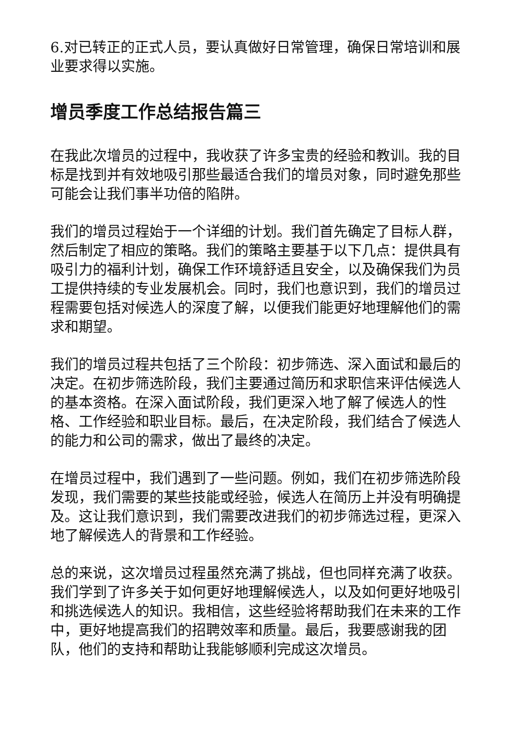6.对已转正的正式人员，要认真做好日常管理，确保日常培训和展业要求得以实施。
增员季度工作总结报告篇三
在我此次增员的过程中，我收获了许多宝贵的经验和教训。我的目标是找到并有效地吸引那些最适合我们的增员对象，同时避免那些可能会让我们事半功倍的陷阱。
我们的增员过程始于一个详细的计划。我们首先确定了目标人群，然后制定了相应的策略。我们的策略主要基于以下几点：提供具有吸引力的福利计划，确保工作环境舒适且安全，以及确保我们为员工提供持续的专业发展机会。同时，我们也意识到，我们的增员过程需要包括对候选人的深度了解，以便我们能更好地理解他们的需求和期望。
我们的增员过程共包括了三个阶段：初步筛选、深入面试和最后的决定。在初步筛选阶段，我们主要通过简历和求职信来评估候选人的基本资格。在深入面试阶段，我们更深入地了解了候选人的性格、工作经验和职业目标。最后，在决定阶段，我们结合了候选人的能力和公司的需求，做出了最终的决定。
在增员过程中，我们遇到了一些问题。例如，我们在初步筛选阶段发现，我们需要的某些技能或经验，候选人在简历上并没有明确提及。这让我们意识到，我们需要改进我们的初步筛选过程，更深入地了解候选人的背景和工作经验。
总的来说，这次增员过程虽然充满了挑战，但也同样充满了收获。我们学到了许多关于如何更好地理解候选人，以及如何更好地吸引和挑选候选人的知识。我相信，这些经验将帮助我们在未来的工作中，更好地提高我们的招聘效率和质量。最后，我要感谢我的团队，他们的支持和帮助让我能够顺利完成这次增员。